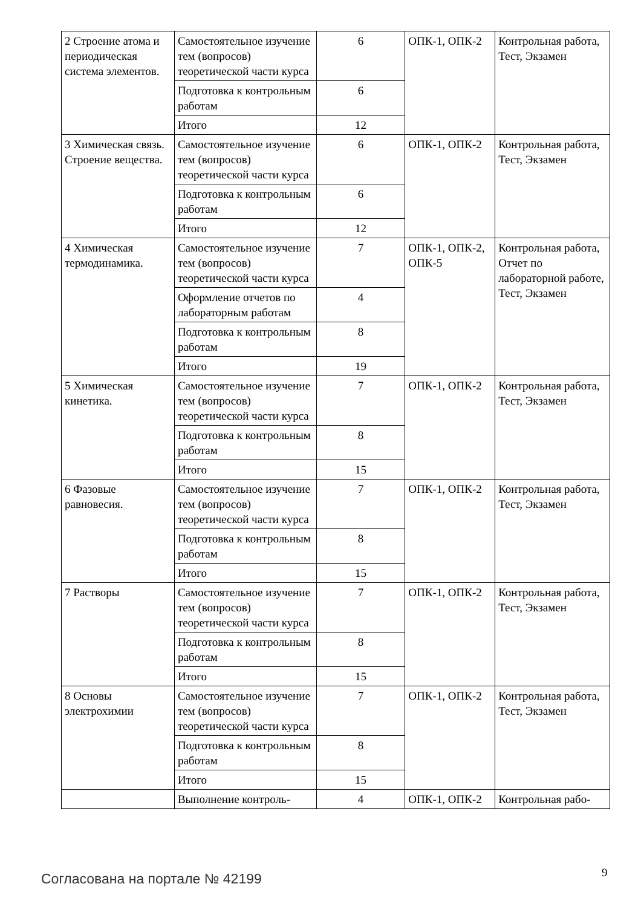| 2 Строение атома и периодическая система элементов. | Самостоятельное изучение тем (вопросов) теоретической части курса | 6 | ОПК-1, ОПК-2 | Контрольная работа, Тест, Экзамен |
| | Подготовка к контрольным работам | 6 | | |
| | Итого | 12 | | |
| 3 Химическая связь. Строение вещества. | Самостоятельное изучение тем (вопросов) теоретической части курса | 6 | ОПК-1, ОПК-2 | Контрольная работа, Тест, Экзамен |
| | Подготовка к контрольным работам | 6 | | |
| | Итого | 12 | | |
| 4 Химическая термодинамика. | Самостоятельное изучение тем (вопросов) теоретической части курса | 7 | ОПК-1, ОПК-2, ОПК-5 | Контрольная работа, Отчет по лабораторной работе, Тест, Экзамен |
| | Оформление отчетов по лабораторным работам | 4 | | |
| | Подготовка к контрольным работам | 8 | | |
| | Итого | 19 | | |
| 5 Химическая кинетика. | Самостоятельное изучение тем (вопросов) теоретической части курса | 7 | ОПК-1, ОПК-2 | Контрольная работа, Тест, Экзамен |
| | Подготовка к контрольным работам | 8 | | |
| | Итого | 15 | | |
| 6 Фазовые равновесия. | Самостоятельное изучение тем (вопросов) теоретической части курса | 7 | ОПК-1, ОПК-2 | Контрольная работа, Тест, Экзамен |
| | Подготовка к контрольным работам | 8 | | |
| | Итого | 15 | | |
| 7 Растворы | Самостоятельное изучение тем (вопросов) теоретической части курса | 7 | ОПК-1, ОПК-2 | Контрольная работа, Тест, Экзамен |
| | Подготовка к контрольным работам | 8 | | |
| | Итого | 15 | | |
| 8 Основы электрохимии | Самостоятельное изучение тем (вопросов) теоретической части курса | 7 | ОПК-1, ОПК-2 | Контрольная работа, Тест, Экзамен |
| | Подготовка к контрольным работам | 8 | | |
| | Итого | 15 | | |
| | Выполнение контроль- | 4 | ОПК-1, ОПК-2 | Контрольная рабо- |
Согласована на портале № 42199 9